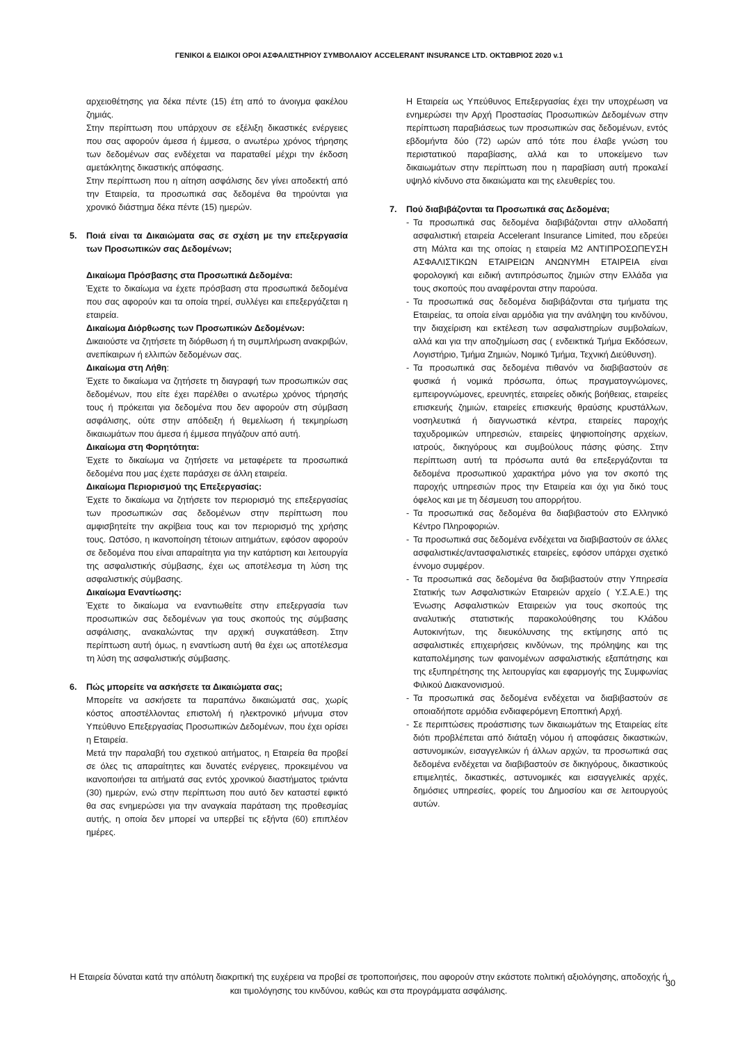ΓΕΝΙΚΟΙ & ΕΙΔΙΚΟΙ ΟΡΟΙ ΑΣΦΑΛΙΣΤΗΡΙΟΥ ΣΥΜΒΟΛΑΙΟΥ ACCELERANT INSURANCE LTD. ΟΚΤΩΒΡΙΟΣ 2020 v.1
αρχειοθέτησης για δέκα πέντε (15) έτη από το άνοιγμα φακέλου ζημιάς.
Στην περίπτωση που υπάρχουν σε εξέλιξη δικαστικές ενέργειες που σας αφορούν άμεσα ή έμμεσα, ο ανωτέρω χρόνος τήρησης των δεδομένων σας ενδέχεται να παραταθεί μέχρι την έκδοση αμετάκλητης δικαστικής απόφασης.
Στην περίπτωση που η αίτηση ασφάλισης δεν γίνει αποδεκτή από την Εταιρεία, τα προσωπικά σας δεδομένα θα τηρούνται για χρονικό διάστημα δέκα πέντε (15) ημερών.
5. Ποιά είναι τα Δικαιώματα σας σε σχέση με την επεξεργασία των Προσωπικών σας Δεδομένων;
Δικαίωμα Πρόσβασης στα Προσωπικά Δεδομένα:
Έχετε το δικαίωμα να έχετε πρόσβαση στα προσωπικά δεδομένα που σας αφορούν και τα οποία τηρεί, συλλέγει και επεξεργάζεται η εταιρεία.
Δικαίωμα Διόρθωσης των Προσωπικών Δεδομένων:
Δικαιούστε να ζητήσετε τη διόρθωση ή τη συμπλήρωση ανακριβών, ανεπίκαιρων ή ελλιπών δεδομένων σας.
Δικαίωμα στη Λήθη:
Έχετε το δικαίωμα να ζητήσετε τη διαγραφή των προσωπικών σας δεδομένων, που είτε έχει παρέλθει ο ανωτέρω χρόνος τήρησής τους ή πρόκειται για δεδομένα που δεν αφορούν στη σύμβαση ασφάλισης, ούτε στην απόδειξη ή θεμελίωση ή τεκμηρίωση δικαιωμάτων που άμεσα ή έμμεσα πηγάζουν από αυτή.
Δικαίωμα στη Φορητότητα:
Έχετε το δικαίωμα να ζητήσετε να μεταφέρετε τα προσωπικά δεδομένα που μας έχετε παράσχει σε άλλη εταιρεία.
Δικαίωμα Περιορισμού της Επεξεργασίας:
Έχετε το δικαίωμα να ζητήσετε τον περιορισμό της επεξεργασίας των προσωπικών σας δεδομένων στην περίπτωση που αμφισβητείτε την ακρίβεια τους και τον περιορισμό της χρήσης τους. Ωστόσο, η ικανοποίηση τέτοιων αιτημάτων, εφόσον αφορούν σε δεδομένα που είναι απαραίτητα για την κατάρτιση και λειτουργία της ασφαλιστικής σύμβασης, έχει ως αποτέλεσμα τη λύση της ασφαλιστικής σύμβασης.
Δικαίωμα Εναντίωσης:
Έχετε το δικαίωμα να εναντιωθείτε στην επεξεργασία των προσωπικών σας δεδομένων για τους σκοπούς της σύμβασης ασφάλισης, ανακαλώντας την αρχική συγκατάθεση. Στην περίπτωση αυτή όμως, η εναντίωση αυτή θα έχει ως αποτέλεσμα τη λύση της ασφαλιστικής σύμβασης.
6. Πώς μπορείτε να ασκήσετε τα Δικαιώματα σας;
Μπορείτε να ασκήσετε τα παραπάνω δικαιώματά σας, χωρίς κόστος αποστέλλοντας επιστολή ή ηλεκτρονικό μήνυμα στον Υπεύθυνο Επεξεργασίας Προσωπικών Δεδομένων, που έχει ορίσει η Εταιρεία.
Μετά την παραλαβή του σχετικού αιτήματος, η Εταιρεία θα προβεί σε όλες τις απαραίτητες και δυνατές ενέργειες, προκειμένου να ικανοποιήσει τα αιτήματά σας εντός χρονικού διαστήματος τριάντα (30) ημερών, ενώ στην περίπτωση που αυτό δεν καταστεί εφικτό θα σας ενημερώσει για την αναγκαία παράταση της προθεσμίας αυτής, η οποία δεν μπορεί να υπερβεί τις εξήντα (60) επιπλέον ημέρες.
Η Εταιρεία ως Υπεύθυνος Επεξεργασίας έχει την υποχρέωση να ενημερώσει την Αρχή Προστασίας Προσωπικών Δεδομένων στην περίπτωση παραβιάσεως των προσωπικών σας δεδομένων, εντός εβδομήντα δύο (72) ωρών από τότε που έλαβε γνώση του περιστατικού παραβίασης, αλλά και το υποκείμενο των δικαιωμάτων στην περίπτωση που η παραβίαση αυτή προκαλεί υψηλό κίνδυνο στα δικαιώματα και της ελευθερίες του.
7. Πού διαβιβάζονται τα Προσωπικά σας Δεδομένα;
- Τα προσωπικά σας δεδομένα διαβιβάζονται στην αλλοδαπή ασφαλιστική εταιρεία Accelerant Insurance Limited, που εδρεύει στη Μάλτα και της οποίας η εταιρεία Μ2 ΑΝΤΙΠΡΟΣΩΠΕΥΣΗ ΑΣΦΑΛΙΣΤΙΚΩΝ ΕΤΑΙΡΕΙΩΝ ΑΝΩΝΥΜΗ ΕΤΑΙΡΕΙΑ είναι φορολογική και ειδική αντιπρόσωπος ζημιών στην Ελλάδα για τους σκοπούς που αναφέρονται στην παρούσα.
- Τα προσωπικά σας δεδομένα διαβιβάζονται στα τμήματα της Εταιρείας, τα οποία είναι αρμόδια για την ανάληψη του κινδύνου, την διαχείριση και εκτέλεση των ασφαλιστηρίων συμβολαίων, αλλά και για την αποζημίωση σας ( ενδεικτικά Τμήμα Εκδόσεων, Λογιστήριο, Τμήμα Ζημιών, Νομικό Τμήμα, Τεχνική Διεύθυνση).
- Τα προσωπικά σας δεδομένα πιθανόν να διαβιβαστούν σε φυσικά ή νομικά πρόσωπα, όπως πραγματογνώμονες, εμπειρογνώμονες, ερευνητές, εταιρείες οδικής βοήθειας, εταιρείες επισκευής ζημιών, εταιρείες επισκευής θραύσης κρυστάλλων, νοσηλευτικά ή διαγνωστικά κέντρα, εταιρείες παροχής ταχυδρομικών υπηρεσιών, εταιρείες ψηφιοποίησης αρχείων, ιατρούς, δικηγόρους και συμβούλους πάσης φύσης. Στην περίπτωση αυτή τα πρόσωπα αυτά θα επεξεργάζονται τα δεδομένα προσωπικού χαρακτήρα μόνο για τον σκοπό της παροχής υπηρεσιών προς την Εταιρεία και όχι για δικό τους όφελος και με τη δέσμευση του απορρήτου.
- Τα προσωπικά σας δεδομένα θα διαβιβαστούν στο Ελληνικό Κέντρο Πληροφοριών.
- Τα προσωπικά σας δεδομένα ενδέχεται να διαβιβαστούν σε άλλες ασφαλιστικές/αντασφαλιστικές εταιρείες, εφόσον υπάρχει σχετικό έννομο συμφέρον.
- Τα προσωπικά σας δεδομένα θα διαβιβαστούν στην Υπηρεσία Στατικής των Ασφαλιστικών Εταιρειών αρχείο ( Υ.Σ.Α.Ε.) της Ένωσης Ασφαλιστικών Εταιρειών για τους σκοπούς της αναλυτικής στατιστικής παρακολούθησης του Κλάδου Αυτοκινήτων, της διευκόλυνσης της εκτίμησης από τις ασφαλιστικές επιχειρήσεις κινδύνων, της πρόληψης και της καταπολέμησης των φαινομένων ασφαλιστικής εξαπάτησης και της εξυπηρέτησης της λειτουργίας και εφαρμογής της Συμφωνίας Φιλικού Διακανονισμού.
- Τα προσωπικά σας δεδομένα ενδέχεται να διαβιβαστούν σε οποιαδήποτε αρμόδια ενδιαφερόμενη Εποπτική Αρχή.
- Σε περιπτώσεις προάσπισης των δικαιωμάτων της Εταιρείας είτε διότι προβλέπεται από διάταξη νόμου ή αποφάσεις δικαστικών, αστυνομικών, εισαγγελικών ή άλλων αρχών, τα προσωπικά σας δεδομένα ενδέχεται να διαβιβαστούν σε δικηγόρους, δικαστικούς επιμελητές, δικαστικές, αστυνομικές και εισαγγελικές αρχές, δημόσιες υπηρεσίες, φορείς του Δημοσίου και σε λειτουργούς αυτών.
Η Εταιρεία δύναται κατά την απόλυτη διακριτική της ευχέρεια να προβεί σε τροποποιήσεις, που αφορούν στην εκάστοτε πολιτική αξιολόγησης, αποδοχής ή και τιμολόγησης του κινδύνου, καθώς και στα προγράμματα ασφάλισης.
30